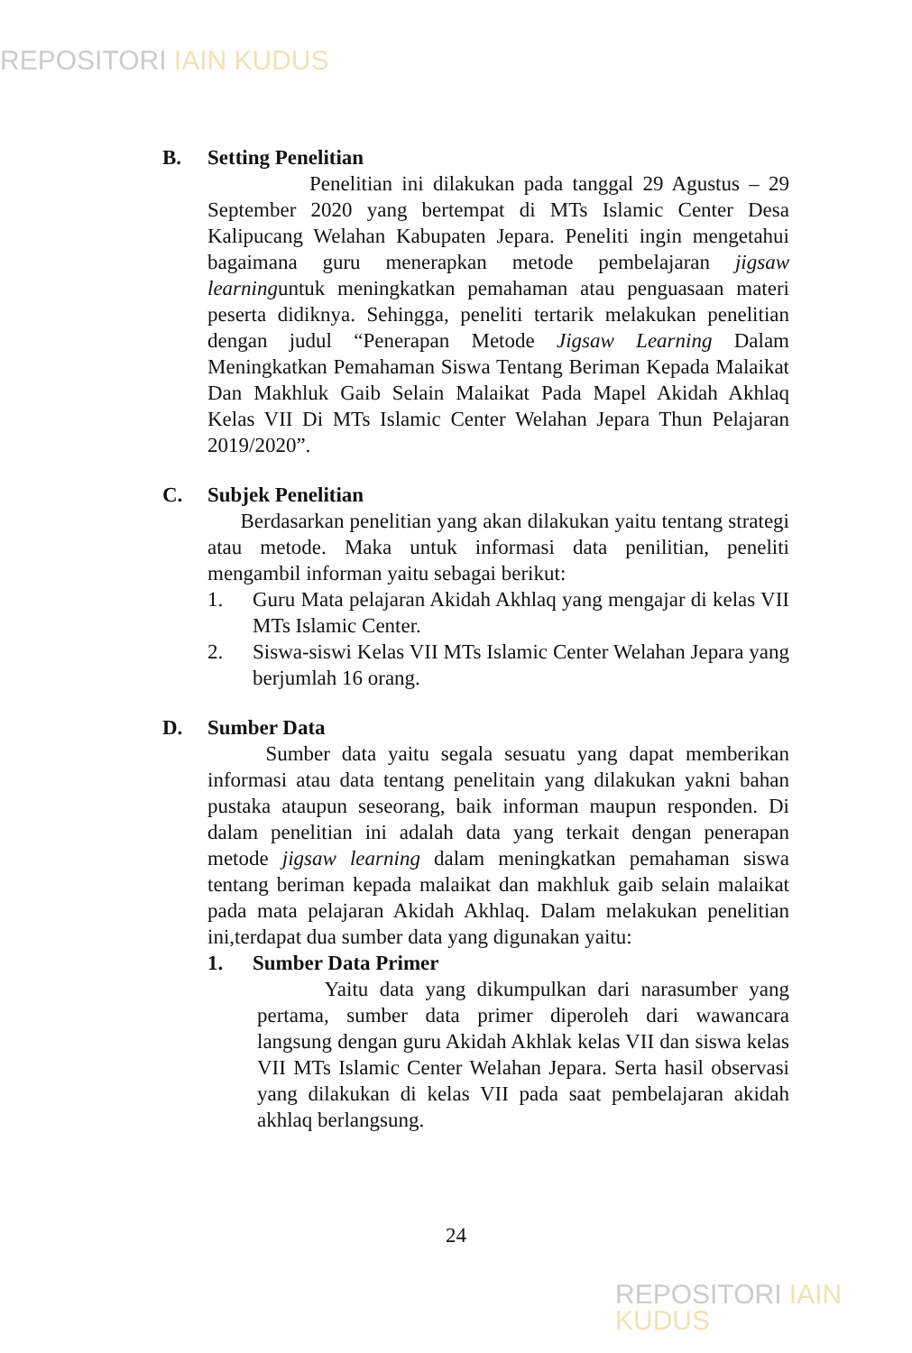REPOSITORI IAIN KUDUS
B. Setting Penelitian
Penelitian ini dilakukan pada tanggal 29 Agustus – 29 September 2020 yang bertempat di MTs Islamic Center Desa Kalipucang Welahan Kabupaten Jepara. Peneliti ingin mengetahui bagaimana guru menerapkan metode pembelajaran jigsaw learninguntuk meningkatkan pemahaman atau penguasaan materi peserta didiknya. Sehingga, peneliti tertarik melakukan penelitian dengan judul “Penerapan Metode Jigsaw Learning Dalam Meningkatkan Pemahaman Siswa Tentang Beriman Kepada Malaikat Dan Makhluk Gaib Selain Malaikat Pada Mapel Akidah Akhlaq Kelas VII Di MTs Islamic Center Welahan Jepara Thun Pelajaran 2019/2020”.
C. Subjek Penelitian
Berdasarkan penelitian yang akan dilakukan yaitu tentang strategi atau metode. Maka untuk informasi data penilitian, peneliti mengambil informan yaitu sebagai berikut:
1. Guru Mata pelajaran Akidah Akhlaq yang mengajar di kelas VII MTs Islamic Center.
2. Siswa-siswi Kelas VII MTs Islamic Center Welahan Jepara yang berjumlah 16 orang.
D. Sumber Data
Sumber data yaitu segala sesuatu yang dapat memberikan informasi atau data tentang penelitain yang dilakukan yakni bahan pustaka ataupun seseorang, baik informan maupun responden. Di dalam penelitian ini adalah data yang terkait dengan penerapan metode jigsaw learning dalam meningkatkan pemahaman siswa tentang beriman kepada malaikat dan makhluk gaib selain malaikat pada mata pelajaran Akidah Akhlaq. Dalam melakukan penelitian ini,terdapat dua sumber data yang digunakan yaitu:
1. Sumber Data Primer
Yaitu data yang dikumpulkan dari narasumber yang pertama, sumber data primer diperoleh dari wawancara langsung dengan guru Akidah Akhlak kelas VII dan siswa kelas VII MTs Islamic Center Welahan Jepara. Serta hasil observasi yang dilakukan di kelas VII pada saat pembelajaran akidah akhlaq berlangsung.
24
REPOSITORI IAIN KUDUS